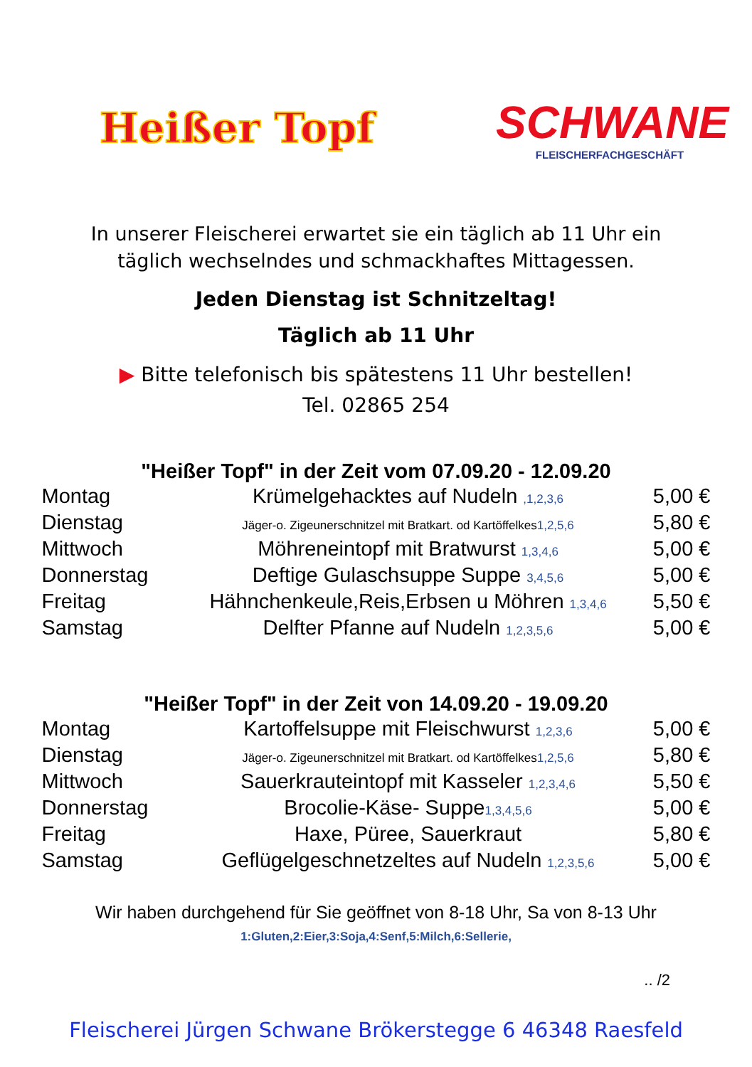Heißer Topf
SCHWANE
FLEISCHERFACHGESCHÄFT
In unserer Fleischerei erwartet sie ein täglich ab 11 Uhr ein
täglich wechselndes und schmackhaftes Mittagessen.
Jeden Dienstag ist Schnitzeltag!
Täglich ab 11 Uhr
▶ Bitte telefonisch bis spätestens 11 Uhr bestellen!
Tel. 02865 254
"Heißer Topf" in der Zeit vom 07.09.20 - 12.09.20
| Montag | Krümelgehacktes auf Nudeln ,1,2,3,6 | 5,00 € |
| Dienstag | Jäger-o. Zigeunerschnitzel mit Bratkart. od Kartöffelkes 1,2,5,6 | 5,80 € |
| Mittwoch | Möhreneintopf mit Bratwurst 1,3,4,6 | 5,00 € |
| Donnerstag | Deftige Gulaschsuppe Suppe 3,4,5,6 | 5,00 € |
| Freitag | Hähnchenkeule,Reis,Erbsen u Möhren 1,3,4,6 | 5,50 € |
| Samstag | Delfter Pfanne auf Nudeln 1,2,3,5,6 | 5,00 € |
"Heißer Topf" in der Zeit von 14.09.20 - 19.09.20
| Montag | Kartoffelsuppe mit Fleischwurst 1,2,3,6 | 5,00 € |
| Dienstag | Jäger-o. Zigeunerschnitzel mit Bratkart. od Kartöffelkes 1,2,5,6 | 5,80 € |
| Mittwoch | Sauerkrauteintopf mit Kasseler 1,2,3,4,6 | 5,50 € |
| Donnerstag | Brocolie-Käse- Suppe 1,3,4,5,6 | 5,00 € |
| Freitag | Haxe, Püree, Sauerkraut | 5,80 € |
| Samstag | Geflügelgeschnetzeltes auf Nudeln 1,2,3,5,6 | 5,00 € |
Wir haben durchgehend für Sie geöffnet von 8-18 Uhr, Sa von 8-13 Uhr
1:Gluten,2:Eier,3:Soja,4:Senf,5:Milch,6:Sellerie,
.. /2
Fleischerei Jürgen Schwane Brökerstegge 6 46348 Raesfeld